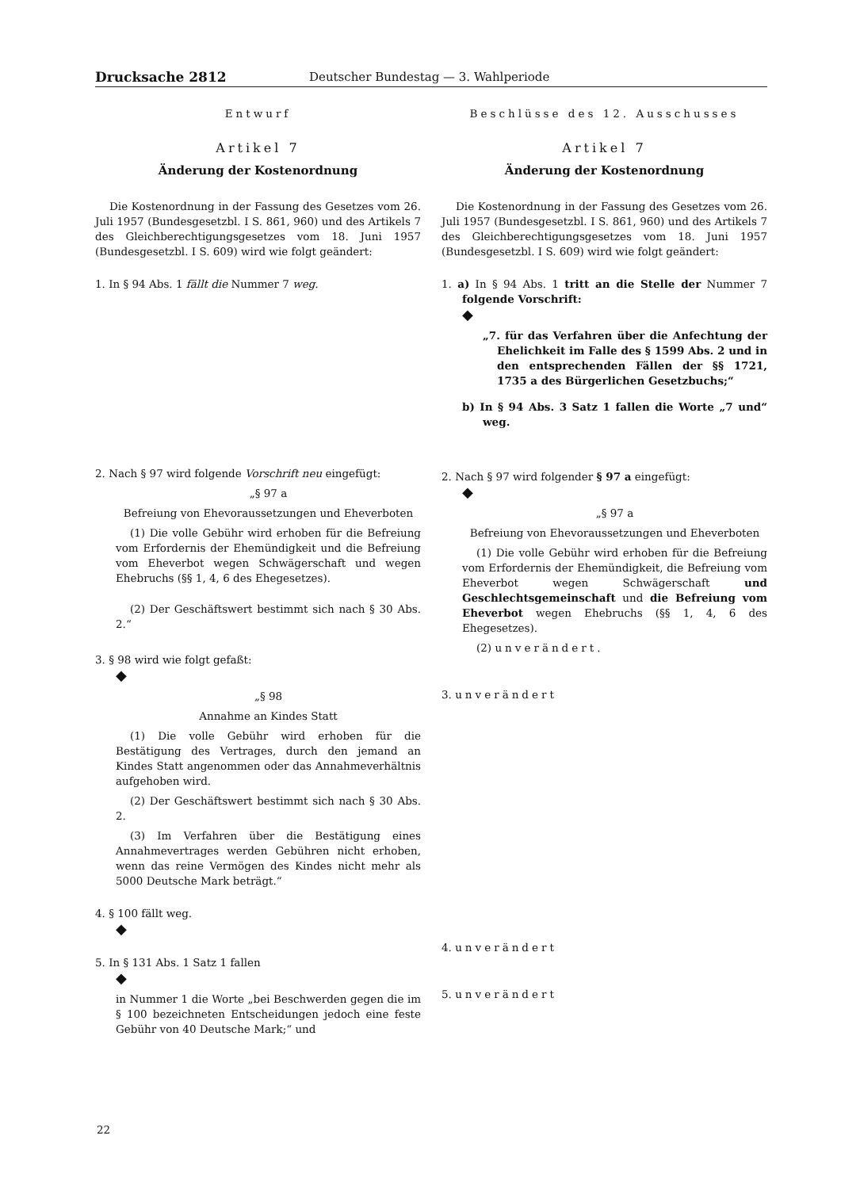Drucksache 2812 Deutscher Bundestag — 3. Wahlperiode
Entwurf
Artikel 7
Änderung der Kostenordnung
Die Kostenordnung in der Fassung des Gesetzes vom 26. Juli 1957 (Bundesgesetzbl. I S. 861, 960) und des Artikels 7 des Gleichberechtigungsgesetzes vom 18. Juni 1957 (Bundesgesetzbl. I S. 609) wird wie folgt geändert:
1. In § 94 Abs. 1 fällt die Nummer 7 weg.
2. Nach § 97 wird folgende Vorschrift neu eingefügt:
„§ 97 a
Befreiung von Ehevoraussetzungen und Eheverboten
(1) Die volle Gebühr wird erhoben für die Befreiung vom Erfordernis der Ehemündigkeit und die Befreiung vom Eheverbot wegen Schwägerschaft und wegen Ehebruchs (§§ 1, 4, 6 des Ehegesetzes).
(2) Der Geschäftswert bestimmt sich nach § 30 Abs. 2.“
3. § 98 wird wie folgt gefaßt:
◆
„§ 98
Annahme an Kindes Statt
(1) Die volle Gebühr wird erhoben für die Bestätigung des Vertrages, durch den jemand an Kindes Statt angenommen oder das Annahmeverhältnis aufgehoben wird.
(2) Der Geschäftswert bestimmt sich nach § 30 Abs. 2.
(3) Im Verfahren über die Bestätigung eines Annahmevertrages werden Gebühren nicht erhoben, wenn das reine Vermögen des Kindes nicht mehr als 5000 Deutsche Mark beträgt.“
4. § 100 fällt weg.
◆
5. In § 131 Abs. 1 Satz 1 fallen
◆
in Nummer 1 die Worte „bei Beschwerden gegen die im § 100 bezeichneten Entscheidungen jedoch eine feste Gebühr von 40 Deutsche Mark;“ und
Beschlüsse des 12. Ausschusses
Artikel 7
Änderung der Kostenordnung
Die Kostenordnung in der Fassung des Gesetzes vom 26. Juli 1957 (Bundesgesetzbl. I S. 861, 960) und des Artikels 7 des Gleichberechtigungsgesetzes vom 18. Juni 1957 (Bundesgesetzbl. I S. 609) wird wie folgt geändert:
1. a) In § 94 Abs. 1 tritt an die Stelle der Nummer 7 folgende Vorschrift:
◆
„7. für das Verfahren über die Anfechtung der Ehelichkeit im Falle des § 1599 Abs. 2 und in den entsprechenden Fällen der §§ 1721, 1735 a des Bürgerlichen Gesetzbuchs;“
b) In § 94 Abs. 3 Satz 1 fallen die Worte „7 und“ weg.
2. Nach § 97 wird folgender § 97 a eingefügt:
◆
„§ 97 a
Befreiung von Ehevoraussetzungen und Eheverboten
(1) Die volle Gebühr wird erhoben für die Befreiung vom Erfordernis der Ehemündigkeit, die Befreiung vom Eheverbot wegen Schwägerschaft und Geschlechtsgemeinschaft und die Befreiung vom Eheverbot wegen Ehebruchs (§§ 1, 4, 6 des Ehegesetzes).
(2) unverändert.
3. unverändert
4. unverändert
5. unverändert
22